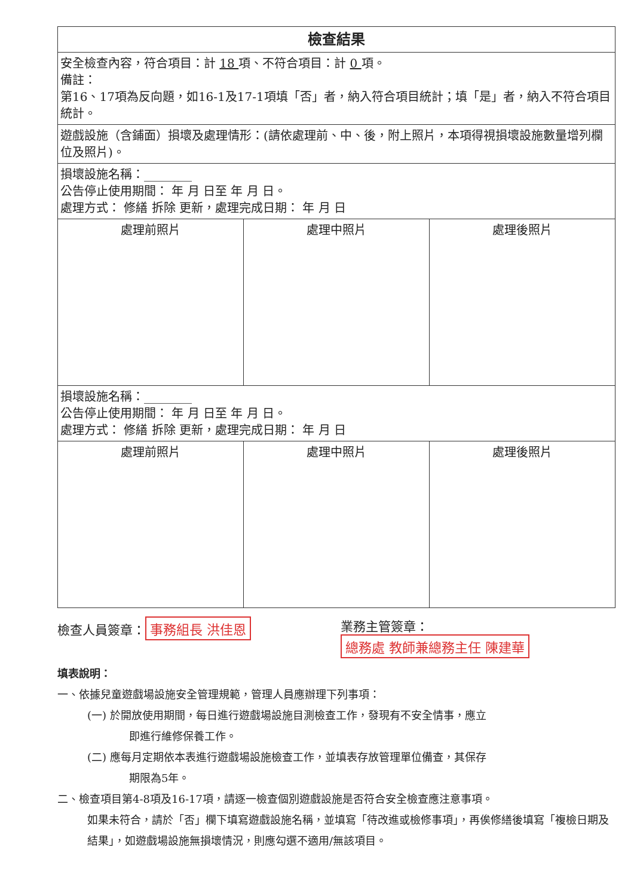| 檢查結果 | | |
| 安全檢查內容，符合項目：計 18 項、不符合項目：計 0 項。 備註： 第16、17項為反向題，如16-1及17-1項填「否」者，納入符合項目統計；填「是」者，納入不符合項目統計。 | | |
| 遊戲設施（含鋪面）損壞及處理情形：(請依處理前、中、後，附上照片，本項得視損壞設施數量增列欄位及照片)。 | | |
| 損壞設施名稱：________ 公告停止使用期間： 年 月 日至 年 月 日。 處理方式： 修繕 拆除 更新，處理完成日期： 年 月 日 | | |
| 處理前照片 | 處理中照片 | 處理後照片 |
| 損壞設施名稱：________ 公告停止使用期間： 年 月 日至 年 月 日。 處理方式： 修繕 拆除 更新，處理完成日期： 年 月 日 | | |
| 處理前照片 | 處理中照片 | 處理後照片 |
檢查人員簽章： 事務組長 洪佳恩 業務主管簽章：
總務處 教師兼總務主任 陳建華
填表說明：
一、依據兒童遊戲場設施安全管理規範，管理人員應辦理下列事項：
(一) 於開放使用期間，每日進行遊戲場設施目測檢查工作，發現有不安全情事，應立
即進行維修保養工作。
(二) 應每月定期依本表進行遊戲場設施檢查工作，並填表存放管理單位備查，其保存
期限為5年。
二、檢查項目第4-8項及16-17項，請逐一檢查個別遊戲設施是否符合安全檢查應注意事項。
如果未符合，請於「否」欄下填寫遊戲設施名稱，並填寫「待改進或檢修事項」，再俟修繕後填寫「複檢日期及結果」，如遊戲場設施無損壞情況，則應勾選不適用/無該項目。